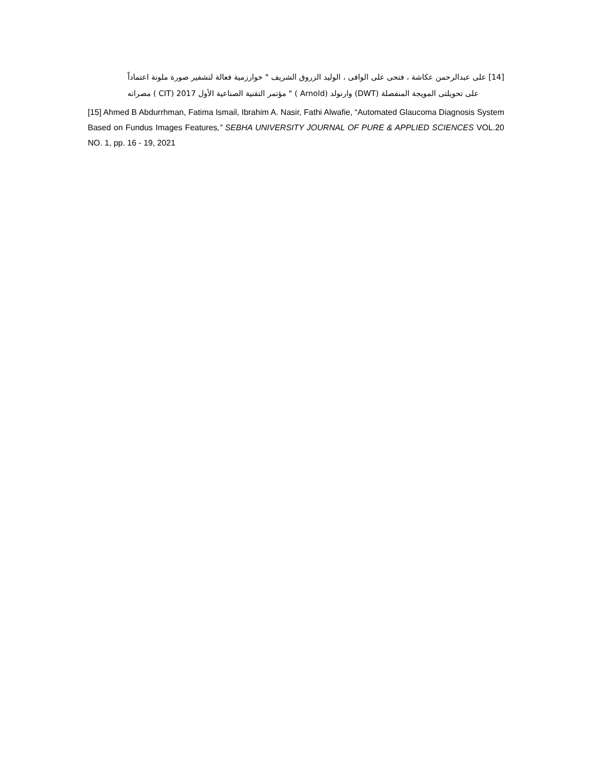[14] على عبدالرحمن عكاشة ، فتحى على الوافى ، الوليد الزروق الشريف " خوارزمية فعالة لتشفير صورة ملونة اعتماداً
على تحويلتى المويجة المنفصلة (DWT) وارنولد (Arnold ) " مؤتمر التقنية الصناعية الأول 2017 (CIT ) مصراته
[15] Ahmed B Abdurrhman, Fatima Ismail, Ibrahim A. Nasir, Fathi Alwafie, “Automated Glaucoma Diagnosis System Based on Fundus Images Features,” SEBHA UNIVERSITY JOURNAL OF PURE & APPLIED SCIENCES VOL.20 NO. 1, pp. 16 - 19, 2021